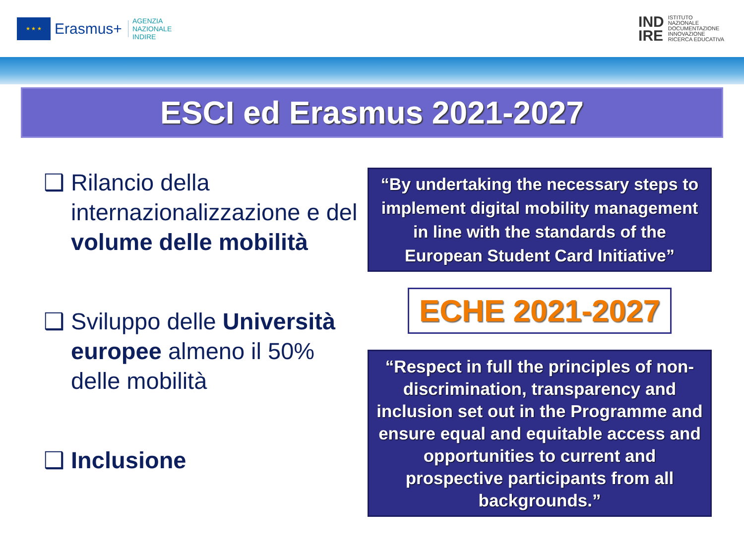★ ★ ★
Erasmus+ AGENZIA
NAZIONALE
INDIRE
IND
IRE ISTITUTO
NAZIONALE
DOCUMENTAZIONE
INNOVAZIONE
RICERCA EDUCATIVA
ESCI ed Erasmus 2021-2027
❑ Rilancio della internazionalizzazione e del volume delle mobilità
❑ Sviluppo delle Università europee almeno il 50% delle mobilità
❑ Inclusione
“By undertaking the necessary steps to implement digital mobility management in line with the standards of the European Student Card Initiative”
ECHE 2021-2027
“Respect in full the principles of non-discrimination, transparency and inclusion set out in the Programme and ensure equal and equitable access and opportunities to current and prospective participants from all backgrounds.”